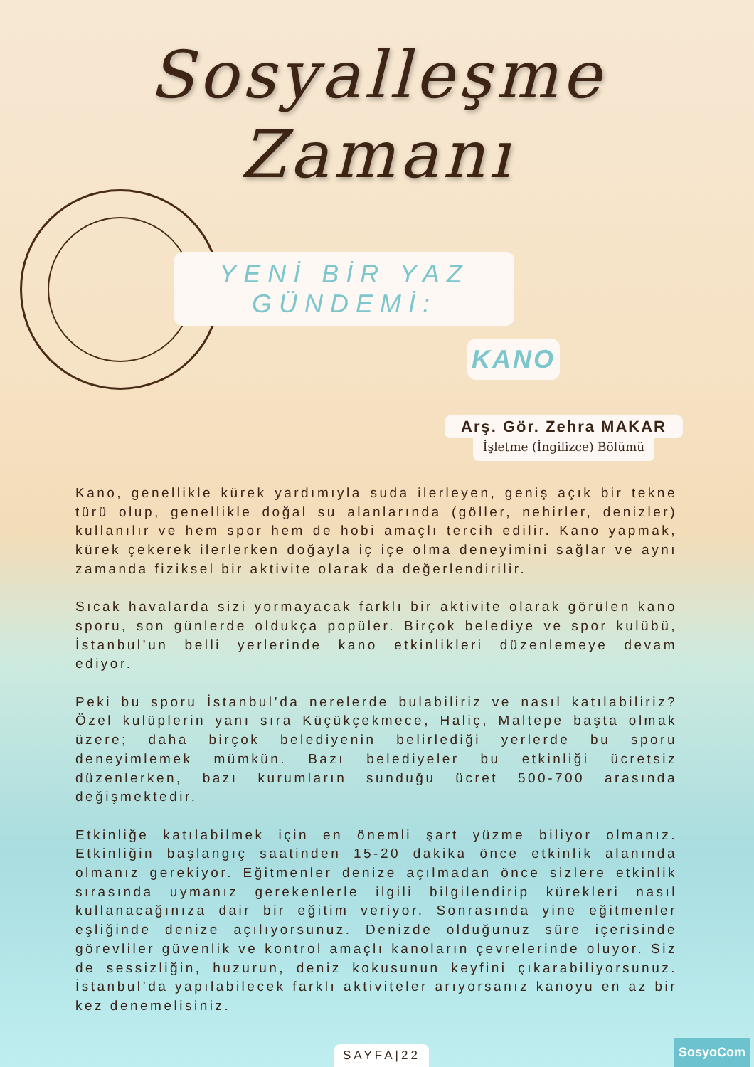Sosyalleşme
Zamanı
YENİ BİR YAZ GÜNDEMİ:
KANO
Arş. Gör. Zehra MAKAR
İşletme (İngilizce) Bölümü
Kano, genellikle kürek yardımıyla suda ilerleyen, geniş açık bir tekne türü olup, genellikle doğal su alanlarında (göller, nehirler, denizler) kullanılır ve hem spor hem de hobi amaçlı tercih edilir. Kano yapmak, kürek çekerek ilerlerken doğayla iç içe olma deneyimini sağlar ve aynı zamanda fiziksel bir aktivite olarak da değerlendirilir.
Sıcak havalarda sizi yormayacak farklı bir aktivite olarak görülen kano sporu, son günlerde oldukça popüler. Birçok belediye ve spor kulübü, İstanbul’un belli yerlerinde kano etkinlikleri düzenlemeye devam ediyor.
Peki bu sporu İstanbul’da nerelerde bulabiliriz ve nasıl katılabiliriz? Özel kulüplerin yanı sıra Küçükçekmece, Haliç, Maltepe başta olmak üzere; daha birçok belediyenin belirlediği yerlerde bu sporu deneyimlemek mümkün. Bazı belediyeler bu etkinliği ücretsiz düzenlerken, bazı kurumların sunduğu ücret 500-700 arasında değişmektedir.
Etkinliğe katılabilmek için en önemli şart yüzme biliyor olmanız. Etkinliğin başlangıç saatinden 15-20 dakika önce etkinlik alanında olmanız gerekiyor. Eğitmenler denize açılmadan önce sizlere etkinlik sırasında uymanız gerekenlerle ilgili bilgilendirip kürekleri nasıl kullanacağınıza dair bir eğitim veriyor. Sonrasında yine eğitmenler eşliğinde denize açılıyorsunuz. Denizde olduğunuz süre içerisinde görevliler güvenlik ve kontrol amaçlı kanoların çevrelerinde oluyor. Siz de sessizliğin, huzurun, deniz kokusunun keyfini çıkarabiliyorsunuz. İstanbul’da yapılabilecek farklı aktiviteler arıyorsanız kanoyu en az bir kez denemelisiniz.
SAYFA|22 SosyoCom